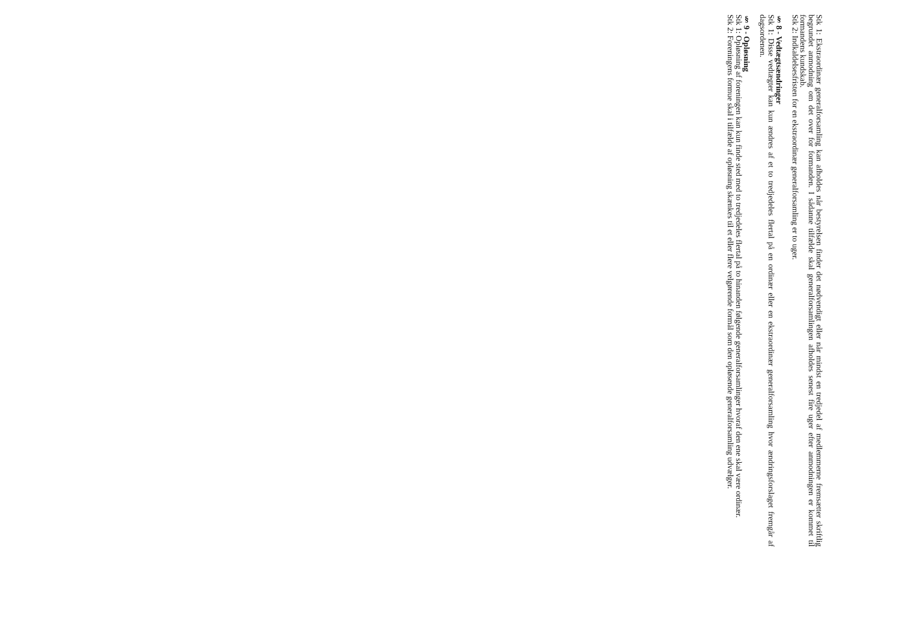Stk 1: Ekstraordinær generalforsamling kan afholdes når bestyrelsen finder det nødvendigt eller når mindst en tredjedel af medlemmerne fremsætter skriftlig begrundet anmodning om det over for formanden. I sådanne tilfælde skal generalforsamlingen afholdes senest fire uger efter anmodningen er kommet til formandens kundskab.
Stk 2: Indkaldelsesfristen for en ekstraordinær generalforsamling er to uger.
§ 8 - Vedtægtsændringer
Stk 1: Disse vedtægter kan kun ændres af et to tredjedeles flertal på en ordinær eller en ekstraordinær generalforsamling hvor ændringsforslaget fremgår af dagsordenen.
§ 9 - Opløsning
Stk 1: Opløsning af foreningen kan kun finde sted med to tredjedeles flertal på to hinanden følgende generalforsamlinger hvoraf den ene skal være ordinær.
Stk 2: Foreningens formue skal i tilfælde af opløsning skænkes til et eller flere velgørende formål som den opløsende generalforsamling udvælger.